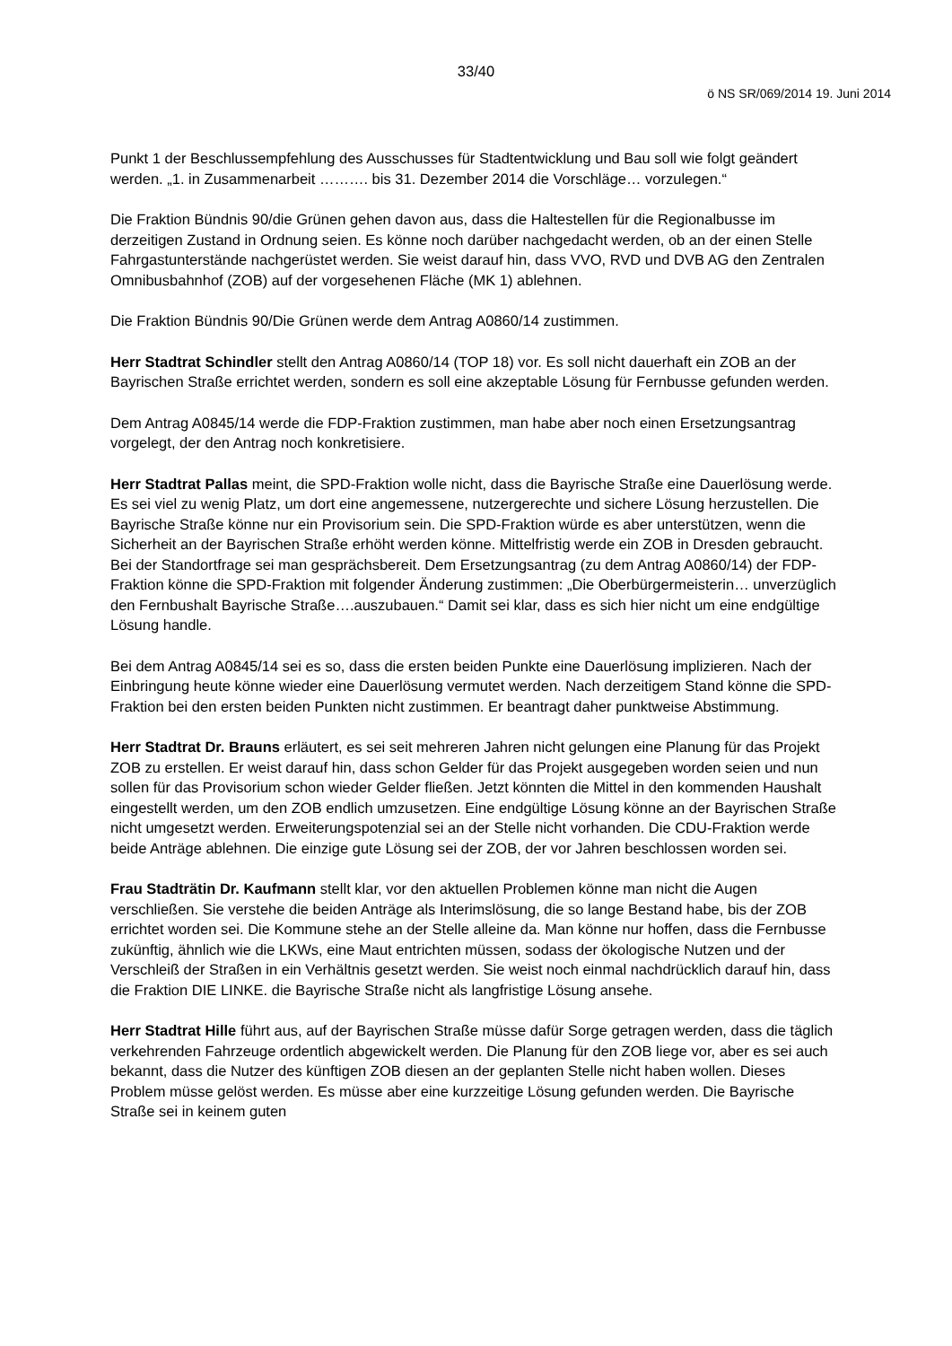33/40
ö NS SR/069/2014 19. Juni 2014
Punkt 1 der Beschlussempfehlung des Ausschusses für Stadtentwicklung und Bau soll wie folgt geändert werden. „1. in Zusammenarbeit ………. bis 31. Dezember 2014 die Vorschläge… vorzulegen.“
Die Fraktion Bündnis 90/die Grünen gehen davon aus, dass die Haltestellen für die Regionalbusse im derzeitigen Zustand in Ordnung seien. Es könne noch darüber nachgedacht werden, ob an der einen Stelle Fahrgastunterstände nachgerüstet werden. Sie weist darauf hin, dass VVO, RVD und DVB AG den Zentralen Omnibusbahnhof (ZOB) auf der vorgesehenen Fläche (MK 1) ablehnen.
Die Fraktion Bündnis 90/Die Grünen werde dem Antrag A0860/14 zustimmen.
Herr Stadtrat Schindler stellt den Antrag A0860/14 (TOP 18) vor. Es soll nicht dauerhaft ein ZOB an der Bayrischen Straße errichtet werden, sondern es soll eine akzeptable Lösung für Fernbusse gefunden werden.
Dem Antrag A0845/14 werde die FDP-Fraktion zustimmen, man habe aber noch einen Ersetzungsantrag vorgelegt, der den Antrag noch konkretisiere.
Herr Stadtrat Pallas meint, die SPD-Fraktion wolle nicht, dass die Bayrische Straße eine Dauerlösung werde. Es sei viel zu wenig Platz, um dort eine angemessene, nutzergerechte und sichere Lösung herzustellen. Die Bayrische Straße könne nur ein Provisorium sein. Die SPD-Fraktion würde es aber unterstützen, wenn die Sicherheit an der Bayrischen Straße erhöht werden könne. Mittelfristig werde ein ZOB in Dresden gebraucht. Bei der Standortfrage sei man gesprächsbereit. Dem Ersetzungsantrag (zu dem Antrag A0860/14) der FDP-Fraktion könne die SPD-Fraktion mit folgender Änderung zustimmen: „Die Oberbürgermeisterin… unverzüglich den Fernbushalt Bayrische Straße….auszubauen.“ Damit sei klar, dass es sich hier nicht um eine endgültige Lösung handle.
Bei dem Antrag A0845/14 sei es so, dass die ersten beiden Punkte eine Dauerlösung implizieren. Nach der Einbringung heute könne wieder eine Dauerlösung vermutet werden. Nach derzeitigem Stand könne die SPD-Fraktion bei den ersten beiden Punkten nicht zustimmen. Er beantragt daher punktweise Abstimmung.
Herr Stadtrat Dr. Brauns erläutert, es sei seit mehreren Jahren nicht gelungen eine Planung für das Projekt ZOB zu erstellen. Er weist darauf hin, dass schon Gelder für das Projekt ausgegeben worden seien und nun sollen für das Provisorium schon wieder Gelder fließen. Jetzt könnten die Mittel in den kommenden Haushalt eingestellt werden, um den ZOB endlich umzusetzen. Eine endgültige Lösung könne an der Bayrischen Straße nicht umgesetzt werden. Erweiterungspotenzial sei an der Stelle nicht vorhanden. Die CDU-Fraktion werde beide Anträge ablehnen. Die einzige gute Lösung sei der ZOB, der vor Jahren beschlossen worden sei.
Frau Stadträtin Dr. Kaufmann stellt klar, vor den aktuellen Problemen könne man nicht die Augen verschließen. Sie verstehe die beiden Anträge als Interimslösung, die so lange Bestand habe, bis der ZOB errichtet worden sei. Die Kommune stehe an der Stelle alleine da. Man könne nur hoffen, dass die Fernbusse zukünftig, ähnlich wie die LKWs, eine Maut entrichten müssen, sodass der ökologische Nutzen und der Verschleiß der Straßen in ein Verhältnis gesetzt werden. Sie weist noch einmal nachdrücklich darauf hin, dass die Fraktion DIE LINKE. die Bayrische Straße nicht als langfristige Lösung ansehe.
Herr Stadtrat Hille führt aus, auf der Bayrischen Straße müsse dafür Sorge getragen werden, dass die täglich verkehrenden Fahrzeuge ordentlich abgewickelt werden. Die Planung für den ZOB liege vor, aber es sei auch bekannt, dass die Nutzer des künftigen ZOB diesen an der geplanten Stelle nicht haben wollen. Dieses Problem müsse gelöst werden. Es müsse aber eine kurzzeitige Lösung gefunden werden. Die Bayrische Straße sei in keinem guten